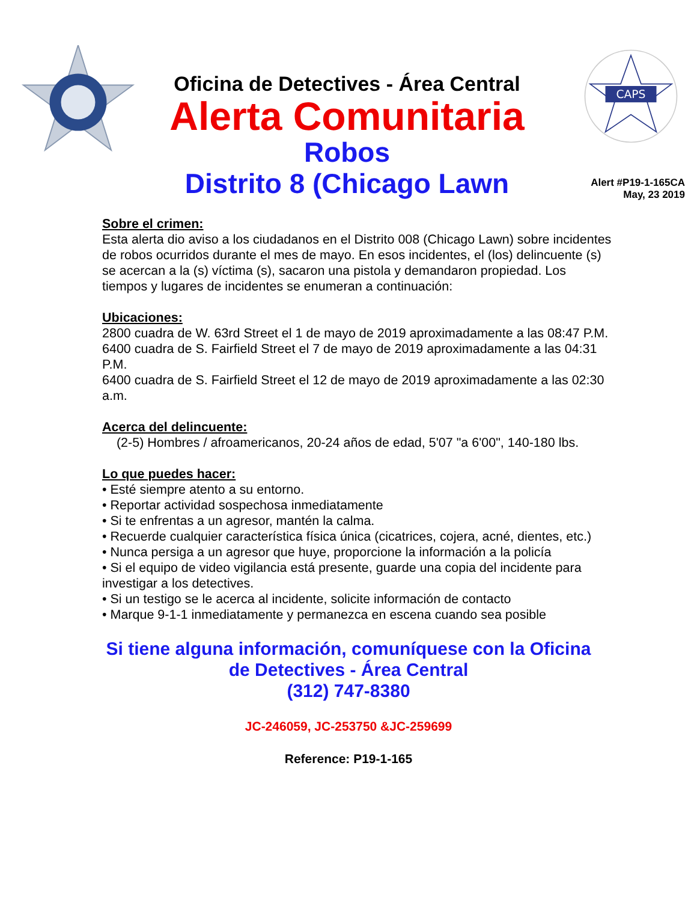Oficina de Detectives - Área Central
Alerta Comunitaria
Robos
Distrito 8 (Chicago Lawn
CAPS
Alert #P19-1-165CA
May, 23 2019
Sobre el crimen:
Esta alerta dio aviso a los ciudadanos en el Distrito 008 (Chicago Lawn) sobre incidentes de robos ocurridos durante el mes de mayo. En esos incidentes, el (los) delincuente (s) se acercan a la (s) víctima (s), sacaron una pistola y demandaron propiedad. Los tiempos y lugares de incidentes se enumeran a continuación:
Ubicaciones:
2800 cuadra de W. 63rd Street el 1 de mayo de 2019 aproximadamente a las 08:47 P.M.
6400 cuadra de S. Fairfield Street el 7 de mayo de 2019 aproximadamente a las 04:31 P.M.
6400 cuadra de S. Fairfield Street el 12 de mayo de 2019 aproximadamente a las 02:30 a.m.
Acerca del delincuente:
(2-5) Hombres / afroamericanos, 20-24 años de edad, 5'07 "a 6'00", 140-180 lbs.
Lo que puedes hacer:
• Esté siempre atento a su entorno.
• Reportar actividad sospechosa inmediatamente
• Si te enfrentas a un agresor, mantén la calma.
• Recuerde cualquier característica física única (cicatrices, cojera, acné, dientes, etc.)
• Nunca persiga a un agresor que huye, proporcione la información a la policía
• Si el equipo de video vigilancia está presente, guarde una copia del incidente para investigar a los detectives.
• Si un testigo se le acerca al incidente, solicite información de contacto
• Marque 9-1-1 inmediatamente y permanezca en escena cuando sea posible
Si tiene alguna información, comuníquese con la Oficina
de Detectives - Área Central
(312) 747-8380
JC-246059, JC-253750 &JC-259699
Reference: P19-1-165